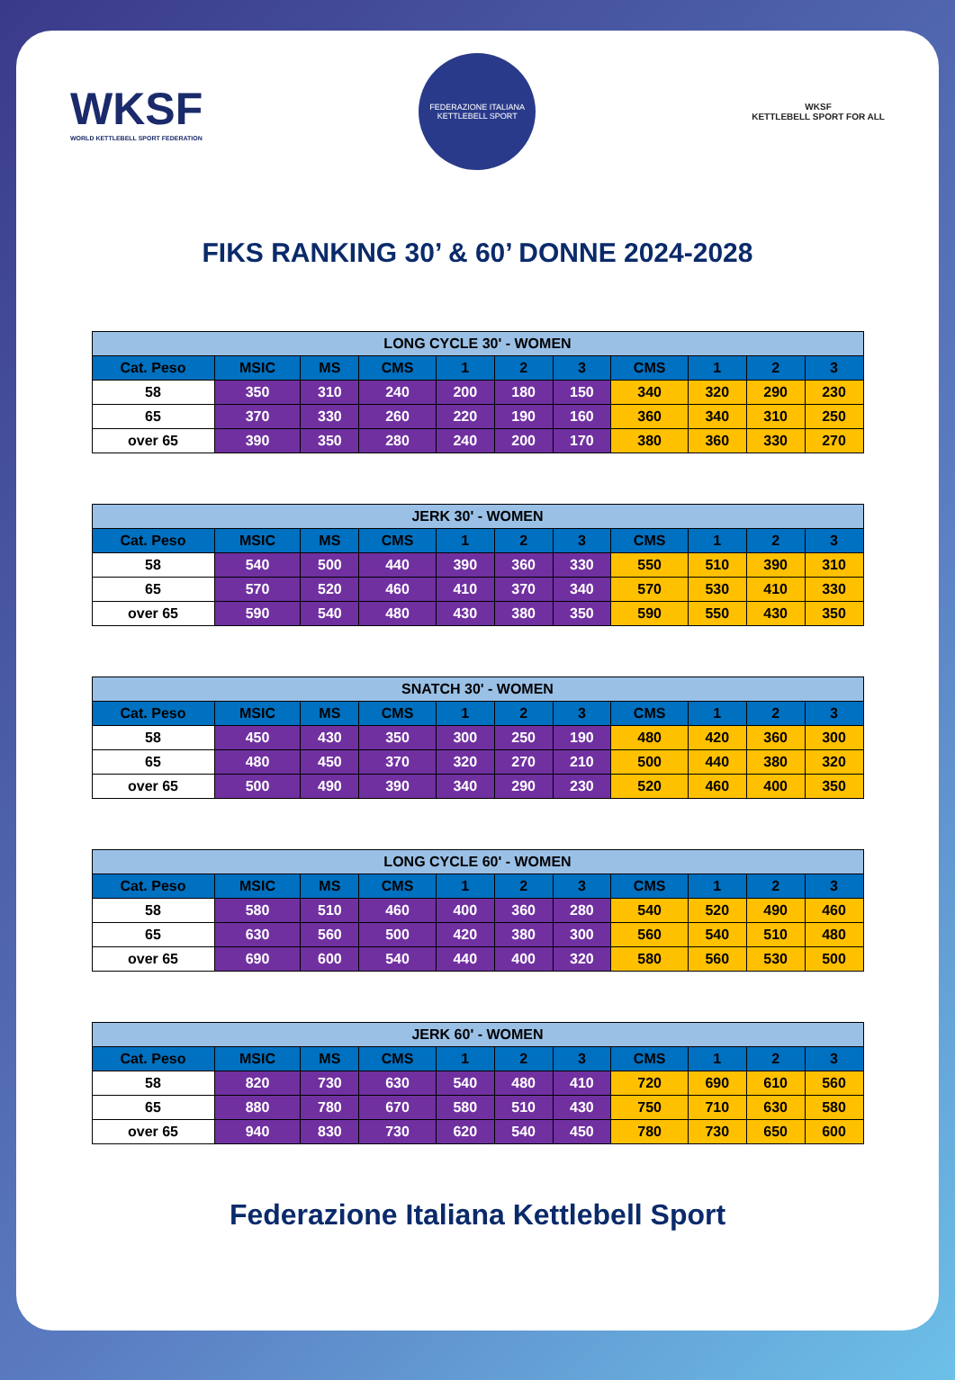WKSF
WORLD KETTLEBELL SPORT FEDERATION
FEDERAZIONE ITALIANA KETTLEBELL SPORT
WKSF
KETTLEBELL SPORT FOR ALL
FIKS RANKING 30’ & 60’ DONNE 2024-2028
| LONG CYCLE 30' - WOMEN | | | | | | | | | | |
| --- | --- | --- | --- | --- | --- | --- | --- | --- | --- | --- |
| Cat. Peso | MSIC | MS | CMS | 1 | 2 | 3 | CMS | 1 | 2 | 3 |
| 58 | 350 | 310 | 240 | 200 | 180 | 150 | 340 | 320 | 290 | 230 |
| 65 | 370 | 330 | 260 | 220 | 190 | 160 | 360 | 340 | 310 | 250 |
| over 65 | 390 | 350 | 280 | 240 | 200 | 170 | 380 | 360 | 330 | 270 |
| JERK 30' - WOMEN | | | | | | | | | | |
| --- | --- | --- | --- | --- | --- | --- | --- | --- | --- | --- |
| Cat. Peso | MSIC | MS | CMS | 1 | 2 | 3 | CMS | 1 | 2 | 3 |
| 58 | 540 | 500 | 440 | 390 | 360 | 330 | 550 | 510 | 390 | 310 |
| 65 | 570 | 520 | 460 | 410 | 370 | 340 | 570 | 530 | 410 | 330 |
| over 65 | 590 | 540 | 480 | 430 | 380 | 350 | 590 | 550 | 430 | 350 |
| SNATCH 30' - WOMEN | | | | | | | | | | |
| --- | --- | --- | --- | --- | --- | --- | --- | --- | --- | --- |
| Cat. Peso | MSIC | MS | CMS | 1 | 2 | 3 | CMS | 1 | 2 | 3 |
| 58 | 450 | 430 | 350 | 300 | 250 | 190 | 480 | 420 | 360 | 300 |
| 65 | 480 | 450 | 370 | 320 | 270 | 210 | 500 | 440 | 380 | 320 |
| over 65 | 500 | 490 | 390 | 340 | 290 | 230 | 520 | 460 | 400 | 350 |
| LONG CYCLE 60' - WOMEN | | | | | | | | | | |
| --- | --- | --- | --- | --- | --- | --- | --- | --- | --- | --- |
| Cat. Peso | MSIC | MS | CMS | 1 | 2 | 3 | CMS | 1 | 2 | 3 |
| 58 | 580 | 510 | 460 | 400 | 360 | 280 | 540 | 520 | 490 | 460 |
| 65 | 630 | 560 | 500 | 420 | 380 | 300 | 560 | 540 | 510 | 480 |
| over 65 | 690 | 600 | 540 | 440 | 400 | 320 | 580 | 560 | 530 | 500 |
| JERK 60' - WOMEN | | | | | | | | | | |
| --- | --- | --- | --- | --- | --- | --- | --- | --- | --- | --- |
| Cat. Peso | MSIC | MS | CMS | 1 | 2 | 3 | CMS | 1 | 2 | 3 |
| 58 | 820 | 730 | 630 | 540 | 480 | 410 | 720 | 690 | 610 | 560 |
| 65 | 880 | 780 | 670 | 580 | 510 | 430 | 750 | 710 | 630 | 580 |
| over 65 | 940 | 830 | 730 | 620 | 540 | 450 | 780 | 730 | 650 | 600 |
Federazione Italiana Kettlebell Sport